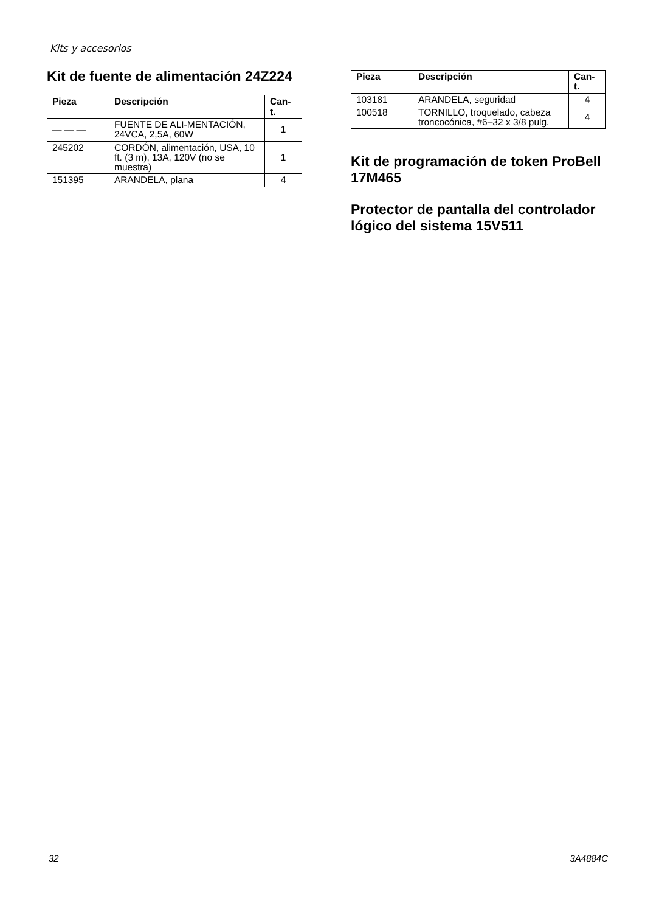Kits y accesorios
Kit de fuente de alimentación 24Z224
| Pieza | Descripción | Can- t. |
| --- | --- | --- |
| — — — | FUENTE DE ALI-MENTACIÓN, 24VCA, 2,5A, 60W | 1 |
| 245202 | CORDÓN, alimentación, USA, 10 ft. (3 m), 13A, 120V (no se muestra) | 1 |
| 151395 | ARANDELA, plana | 4 |
| Pieza | Descripción | Can- t. |
| --- | --- | --- |
| 103181 | ARANDELA, seguridad | 4 |
| 100518 | TORNILLO, troquelado, cabeza troncocónica, #6–32 x 3/8 pulg. | 4 |
Kit de programación de token ProBell 17M465
Protector de pantalla del controlador lógico del sistema 15V511
32 3A4884C